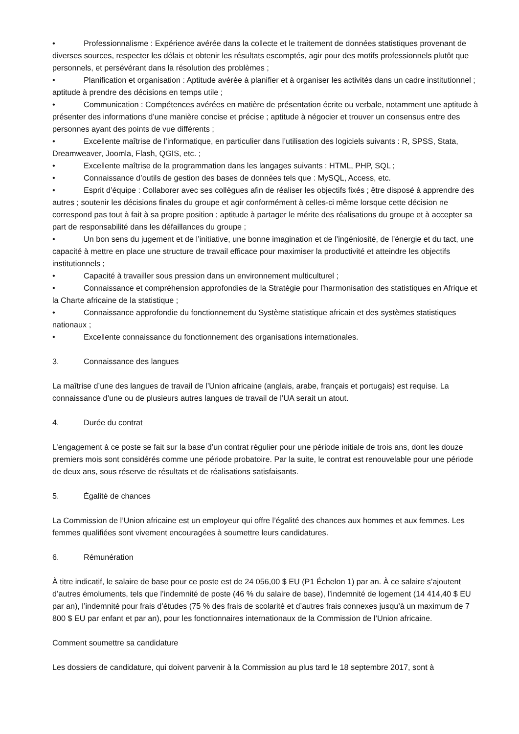• Professionnalisme : Expérience avérée dans la collecte et le traitement de données statistiques provenant de diverses sources, respecter les délais et obtenir les résultats escomptés, agir pour des motifs professionnels plutôt que personnels, et persévérant dans la résolution des problèmes ;
• Planification et organisation : Aptitude avérée à planifier et à organiser les activités dans un cadre institutionnel ; aptitude à prendre des décisions en temps utile ;
• Communication : Compétences avérées en matière de présentation écrite ou verbale, notamment une aptitude à présenter des informations d’une manière concise et précise ; aptitude à négocier et trouver un consensus entre des personnes ayant des points de vue différents ;
• Excellente maîtrise de l’informatique, en particulier dans l’utilisation des logiciels suivants : R, SPSS, Stata, Dreamweaver, Joomla, Flash, QGIS, etc. ;
• Excellente maîtrise de la programmation dans les langages suivants : HTML, PHP, SQL ;
• Connaissance d’outils de gestion des bases de données tels que : MySQL, Access, etc.
• Esprit d’équipe : Collaborer avec ses collègues afin de réaliser les objectifs fixés ; être disposé à apprendre des autres ; soutenir les décisions finales du groupe et agir conformément à celles-ci même lorsque cette décision ne correspond pas tout à fait à sa propre position ; aptitude à partager le mérite des réalisations du groupe et à accepter sa part de responsabilité dans les défaillances du groupe ;
• Un bon sens du jugement et de l’initiative, une bonne imagination et de l’ingéniosité, de l’énergie et du tact, une capacité à mettre en place une structure de travail efficace pour maximiser la productivité et atteindre les objectifs institutionnels ;
• Capacité à travailler sous pression dans un environnement multiculturel ;
• Connaissance et compréhension approfondies de la Stratégie pour l’harmonisation des statistiques en Afrique et la Charte africaine de la statistique ;
• Connaissance approfondie du fonctionnement du Système statistique africain et des systèmes statistiques nationaux ;
• Excellente connaissance du fonctionnement des organisations internationales.
3. Connaissance des langues
La maîtrise d’une des langues de travail de l’Union africaine (anglais, arabe, français et portugais) est requise. La connaissance d’une ou de plusieurs autres langues de travail de l’UA serait un atout.
4. Durée du contrat
L’engagement à ce poste se fait sur la base d’un contrat régulier pour une période initiale de trois ans, dont les douze premiers mois sont considérés comme une période probatoire. Par la suite, le contrat est renouvelable pour une période de deux ans, sous réserve de résultats et de réalisations satisfaisants.
5. Égalité de chances
La Commission de l’Union africaine est un employeur qui offre l’égalité des chances aux hommes et aux femmes. Les femmes qualifiées sont vivement encouragées à soumettre leurs candidatures.
6. Rémunération
À titre indicatif, le salaire de base pour ce poste est de 24 056,00 $ EU (P1 Échelon 1) par an. À ce salaire s’ajoutent d’autres émoluments, tels que l’indemnité de poste (46 % du salaire de base), l’indemnité de logement (14 414,40 $ EU par an), l’indemnité pour frais d’études (75 % des frais de scolarité et d’autres frais connexes jusqu’à un maximum de 7 800 $ EU par enfant et par an), pour les fonctionnaires internationaux de la Commission de l’Union africaine.
Comment soumettre sa candidature
Les dossiers de candidature, qui doivent parvenir à la Commission au plus tard le 18 septembre 2017, sont à